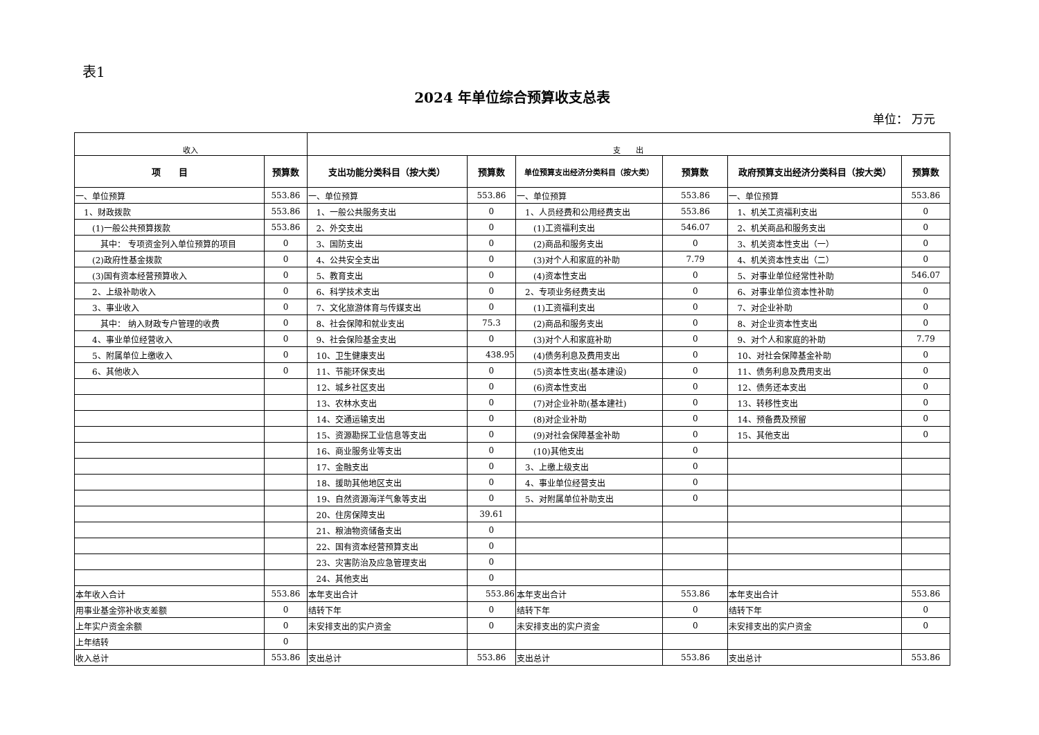表1
2024 年单位综合预算收支总表
单位： 万元
| 收入 | | 支 出 | | | | | |
| 项 目 | 预算数 | 支出功能分类科目（按大类） | 预算数 | 单位预算支出经济分类科目（按大类） | 预算数 | 政府预算支出经济分类科目（按大类） | 预算数 |
| 一、单位预算 | 553.86 | 一、单位预算 | 553.86 | 一、单位预算 | 553.86 | 一、单位预算 | 553.86 |
| 1、财政拨款 | 553.86 | 1、一般公共服务支出 | 0 | 1、人员经费和公用经费支出 | 553.86 | 1、机关工资福利支出 | 0 |
| (1)一般公共预算拨款 | 553.86 | 2、外交支出 | 0 | (1)工资福利支出 | 546.07 | 2、机关商品和服务支出 | 0 |
| 其中： 专项资金列入单位预算的项目 | 0 | 3、国防支出 | 0 | (2)商品和服务支出 | 0 | 3、机关资本性支出（一） | 0 |
| (2)政府性基金拨款 | 0 | 4、公共安全支出 | 0 | (3)对个人和家庭的补助 | 7.79 | 4、机关资本性支出（二） | 0 |
| (3)国有资本经营预算收入 | 0 | 5、教育支出 | 0 | (4)资本性支出 | 0 | 5、对事业单位经常性补助 | 546.07 |
| 2、上级补助收入 | 0 | 6、科学技术支出 | 0 | 2、专项业务经费支出 | 0 | 6、对事业单位资本性补助 | 0 |
| 3、事业收入 | 0 | 7、文化旅游体育与传媒支出 | 0 | (1)工资福利支出 | 0 | 7、对企业补助 | 0 |
| 其中： 纳入财政专户管理的收费 | 0 | 8、社会保障和就业支出 | 75.3 | (2)商品和服务支出 | 0 | 8、对企业资本性支出 | 0 |
| 4、事业单位经营收入 | 0 | 9、社会保险基金支出 | 0 | (3)对个人和家庭补助 | 0 | 9、对个人和家庭的补助 | 7.79 |
| 5、附属单位上缴收入 | 0 | 10、卫生健康支出 | 438.95 | (4)债务利息及费用支出 | 0 | 10、对社会保障基金补助 | 0 |
| 6、其他收入 | 0 | 11、节能环保支出 | 0 | (5)资本性支出(基本建设) | 0 | 11、债务利息及费用支出 | 0 |
| | | 12、城乡社区支出 | 0 | (6)资本性支出 | 0 | 12、债务还本支出 | 0 |
| | | 13、农林水支出 | 0 | (7)对企业补助(基本建社) | 0 | 13、转移性支出 | 0 |
| | | 14、交通运输支出 | 0 | (8)对企业补助 | 0 | 14、预备费及预留 | 0 |
| | | 15、资源勘探工业信息等支出 | 0 | (9)对社会保障基金补助 | 0 | 15、其他支出 | 0 |
| | | 16、商业服务业等支出 | 0 | (10)其他支出 | 0 | | |
| | | 17、金融支出 | 0 | 3、上缴上级支出 | 0 | | |
| | | 18、援助其他地区支出 | 0 | 4、事业单位经营支出 | 0 | | |
| | | 19、自然资源海洋气象等支出 | 0 | 5、对附属单位补助支出 | 0 | | |
| | | 20、住房保障支出 | 39.61 | | | | |
| | | 21、粮油物资储备支出 | 0 | | | | |
| | | 22、国有资本经营预算支出 | 0 | | | | |
| | | 23、灾害防治及应急管理支出 | 0 | | | | |
| | | 24、其他支出 | 0 | | | | |
| 本年收入合计 | 553.86 | 本年支出合计 | 553.86 | 本年支出合计 | 553.86 | 本年支出合计 | 553.86 |
| 用事业基金弥补收支差额 | 0 | 结转下年 | 0 | 结转下年 | 0 | 结转下年 | 0 |
| 上年实户资金余额 | 0 | 未安排支出的实户资金 | 0 | 未安排支出的实户资金 | 0 | 未安排支出的实户资金 | 0 |
| 上年结转 | 0 | | | | | | |
| 收入总计 | 553.86 | 支出总计 | 553.86 | 支出总计 | 553.86 | 支出总计 | 553.86 |